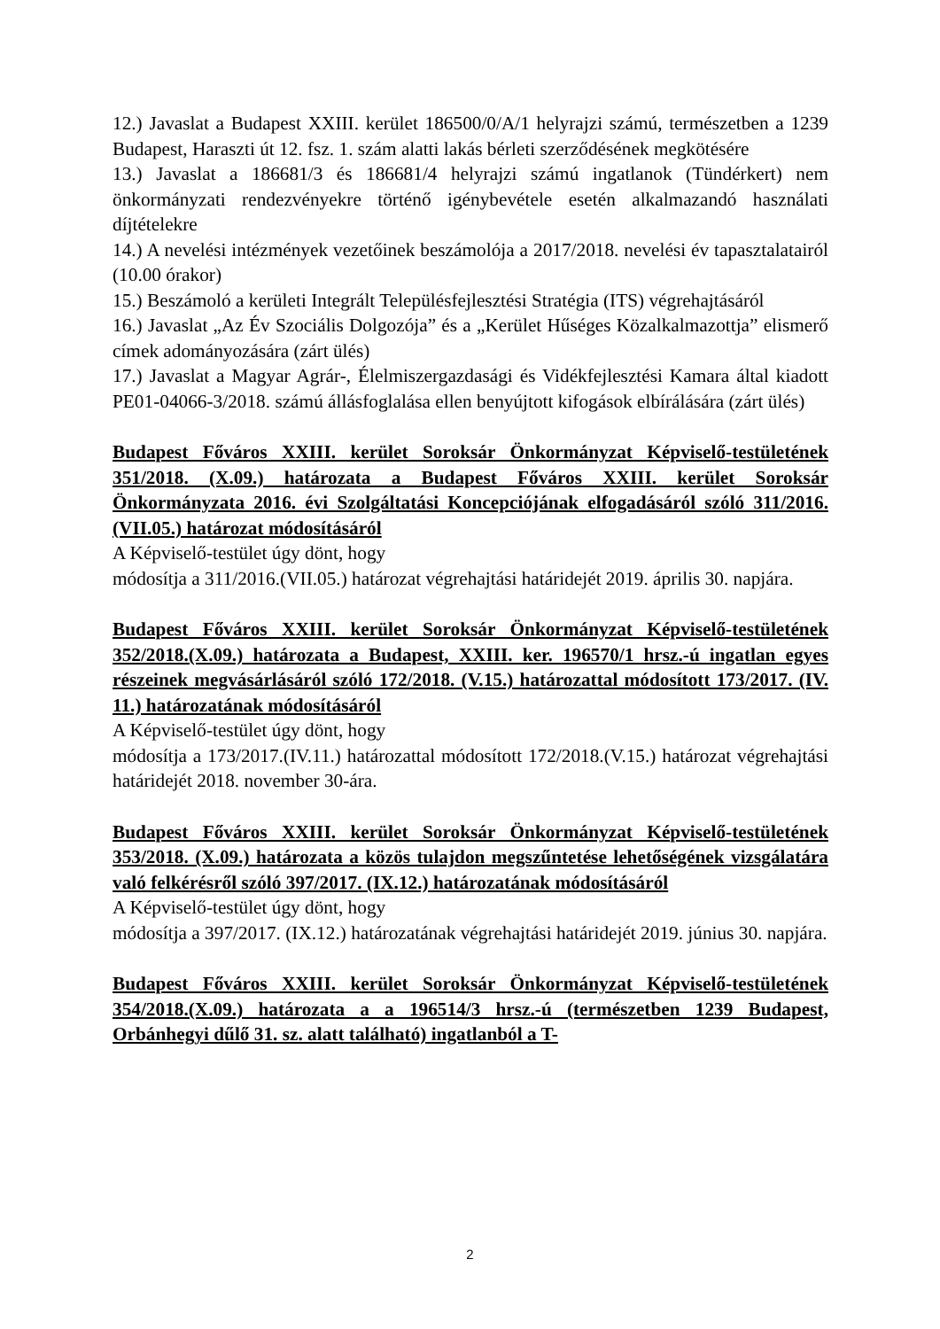12.) Javaslat a Budapest XXIII. kerület 186500/0/A/1 helyrajzi számú, természetben a 1239 Budapest, Haraszti út 12. fsz. 1. szám alatti lakás bérleti szerződésének megkötésére
13.) Javaslat a 186681/3 és 186681/4 helyrajzi számú ingatlanok (Tündérkert) nem önkormányzati rendezvényekre történő igénybevétele esetén alkalmazandó használati díjtételekre
14.) A nevelési intézmények vezetőinek beszámolója a 2017/2018. nevelési év tapasztalatairól (10.00 órakor)
15.) Beszámoló a kerületi Integrált Településfejlesztési Stratégia (ITS) végrehajtásáról
16.) Javaslat „Az Év Szociális Dolgozója” és a „Kerület Hűséges Közalkalmazottja” elismerő címek adományozására (zárt ülés)
17.) Javaslat a Magyar Agrár-, Élelmiszergazdasági és Vidékfejlesztési Kamara által kiadott PE01-04066-3/2018. számú állásfoglalása ellen benyújtott kifogások elbírálására (zárt ülés)
Budapest Főváros XXIII. kerület Soroksár Önkormányzat Képviselő-testületének 351/2018. (X.09.) határozata a Budapest Főváros XXIII. kerület Soroksár Önkormányzata 2016. évi Szolgáltatási Koncepciójának elfogadásáról szóló 311/2016. (VII.05.) határozat módosításáról
A Képviselő-testület úgy dönt, hogy
módosítja a 311/2016.(VII.05.) határozat végrehajtási határidejét 2019. április 30. napjára.
Budapest Főváros XXIII. kerület Soroksár Önkormányzat Képviselő-testületének 352/2018.(X.09.) határozata a Budapest, XXIII. ker. 196570/1 hrsz.-ú ingatlan egyes részeinek megvásárlásáról szóló 172/2018. (V.15.) határozattal módosított 173/2017. (IV. 11.) határozatának módosításáról
A Képviselő-testület úgy dönt, hogy
módosítja a 173/2017.(IV.11.) határozattal módosított 172/2018.(V.15.) határozat végrehajtási határidejét 2018. november 30-ára.
Budapest Főváros XXIII. kerület Soroksár Önkormányzat Képviselő-testületének 353/2018. (X.09.) határozata a közös tulajdon megszűntetése lehetőségének vizsgálatára való felkérésről szóló 397/2017. (IX.12.) határozatának módosításáról
A Képviselő-testület úgy dönt, hogy
módosítja a 397/2017. (IX.12.) határozatának végrehajtási határidejét 2019. június 30. napjára.
Budapest Főváros XXIII. kerület Soroksár Önkormányzat Képviselő-testületének 354/2018.(X.09.) határozata a a 196514/3 hrsz.-ú (természetben 1239 Budapest, Orbánhegyi dűlő 31. sz. alatt található) ingatlanból a T-
2